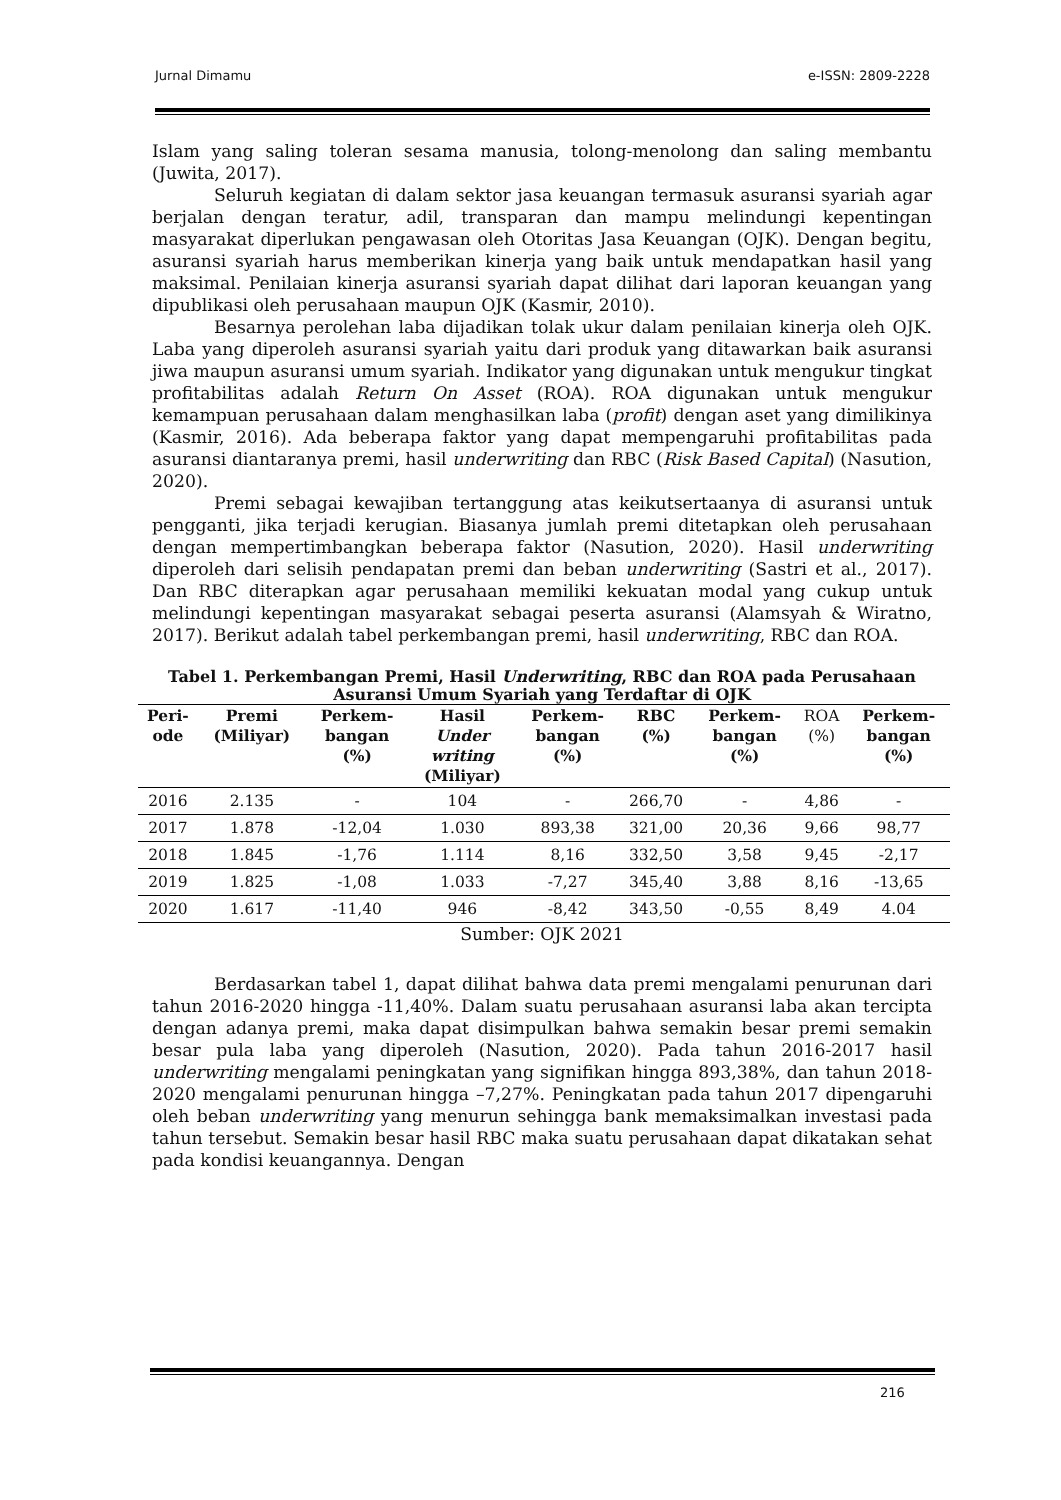Jurnal Dimamu e-ISSN: 2809-2228
Islam yang saling toleran sesama manusia, tolong-menolong dan saling membantu (Juwita, 2017).
Seluruh kegiatan di dalam sektor jasa keuangan termasuk asuransi syariah agar berjalan dengan teratur, adil, transparan dan mampu melindungi kepentingan masyarakat diperlukan pengawasan oleh Otoritas Jasa Keuangan (OJK). Dengan begitu, asuransi syariah harus memberikan kinerja yang baik untuk mendapatkan hasil yang maksimal. Penilaian kinerja asuransi syariah dapat dilihat dari laporan keuangan yang dipublikasi oleh perusahaan maupun OJK (Kasmir, 2010).
Besarnya perolehan laba dijadikan tolak ukur dalam penilaian kinerja oleh OJK. Laba yang diperoleh asuransi syariah yaitu dari produk yang ditawarkan baik asuransi jiwa maupun asuransi umum syariah. Indikator yang digunakan untuk mengukur tingkat profitabilitas adalah Return On Asset (ROA). ROA digunakan untuk mengukur kemampuan perusahaan dalam menghasilkan laba (profit) dengan aset yang dimilikinya (Kasmir, 2016). Ada beberapa faktor yang dapat mempengaruhi profitabilitas pada asuransi diantaranya premi, hasil underwriting dan RBC (Risk Based Capital) (Nasution, 2020).
Premi sebagai kewajiban tertanggung atas keikutsertaanya di asuransi untuk pengganti, jika terjadi kerugian. Biasanya jumlah premi ditetapkan oleh perusahaan dengan mempertimbangkan beberapa faktor (Nasution, 2020). Hasil underwriting diperoleh dari selisih pendapatan premi dan beban underwriting (Sastri et al., 2017). Dan RBC diterapkan agar perusahaan memiliki kekuatan modal yang cukup untuk melindungi kepentingan masyarakat sebagai peserta asuransi (Alamsyah & Wiratno, 2017). Berikut adalah tabel perkembangan premi, hasil underwriting, RBC dan ROA.
Tabel 1. Perkembangan Premi, Hasil Underwriting, RBC dan ROA pada Perusahaan Asuransi Umum Syariah yang Terdaftar di OJK
| Peri- ode | Premi (Miliyar) | Perkem- bangan (%) | Hasil Under writing (Miliyar) | Perkem- bangan (%) | RBC (%) | Perkem- bangan (%) | ROA (%) | Perkem- bangan (%) |
| --- | --- | --- | --- | --- | --- | --- | --- | --- |
| 2016 | 2.135 | - | 104 | - | 266,70 | - | 4,86 | - |
| 2017 | 1.878 | -12,04 | 1.030 | 893,38 | 321,00 | 20,36 | 9,66 | 98,77 |
| 2018 | 1.845 | -1,76 | 1.114 | 8,16 | 332,50 | 3,58 | 9,45 | -2,17 |
| 2019 | 1.825 | -1,08 | 1.033 | -7,27 | 345,40 | 3,88 | 8,16 | -13,65 |
| 2020 | 1.617 | -11,40 | 946 | -8,42 | 343,50 | -0,55 | 8,49 | 4.04 |
Sumber: OJK 2021
Berdasarkan tabel 1, dapat dilihat bahwa data premi mengalami penurunan dari tahun 2016-2020 hingga -11,40%. Dalam suatu perusahaan asuransi laba akan tercipta dengan adanya premi, maka dapat disimpulkan bahwa semakin besar premi semakin besar pula laba yang diperoleh (Nasution, 2020). Pada tahun 2016-2017 hasil underwriting mengalami peningkatan yang signifikan hingga 893,38%, dan tahun 2018-2020 mengalami penurunan hingga –7,27%. Peningkatan pada tahun 2017 dipengaruhi oleh beban underwriting yang menurun sehingga bank memaksimalkan investasi pada tahun tersebut. Semakin besar hasil RBC maka suatu perusahaan dapat dikatakan sehat pada kondisi keuangannya. Dengan
216